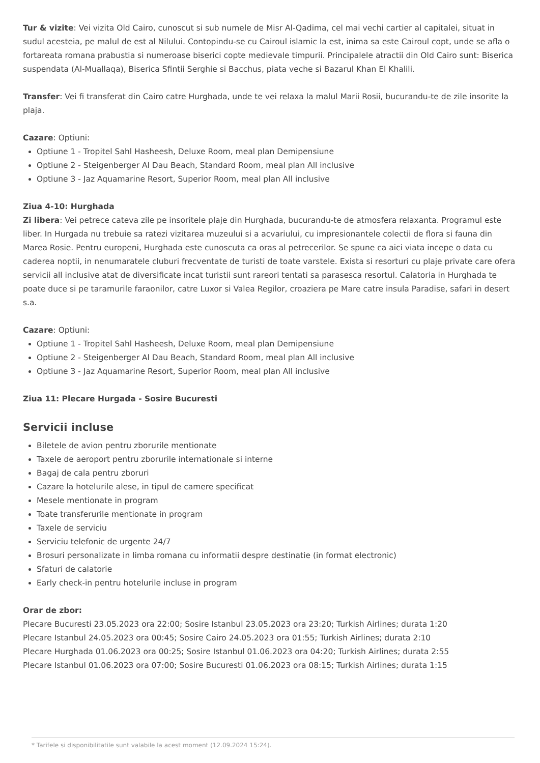Tur & vizite: Vei vizita Old Cairo, cunoscut si sub numele de Misr Al-Qadima, cel mai vechi cartier al capitalei, situat in sudul acesteia, pe malul de est al Nilului. Contopindu-se cu Cairoul islamic la est, inima sa este Cairoul copt, unde se afla o fortareata romana prabustia si numeroase biserici copte medievale timpurii. Principalele atractii din Old Cairo sunt: Biserica suspendata (Al-Muallaqa), Biserica Sfintii Serghie si Bacchus, piata veche si Bazarul Khan El Khalili.
Transfer: Vei fi transferat din Cairo catre Hurghada, unde te vei relaxa la malul Marii Rosii, bucurandu-te de zile insorite la plaja.
Cazare: Optiuni:
Optiune 1 - Tropitel Sahl Hasheesh, Deluxe Room, meal plan Demipensiune
Optiune 2 - Steigenberger Al Dau Beach, Standard Room, meal plan All inclusive
Optiune 3 - Jaz Aquamarine Resort, Superior Room, meal plan All inclusive
Ziua 4-10: Hurghada
Zi libera: Vei petrece cateva zile pe insoritele plaje din Hurghada, bucurandu-te de atmosfera relaxanta. Programul este liber. In Hurgada nu trebuie sa ratezi vizitarea muzeului si a acvariului, cu impresionantele colectii de flora si fauna din Marea Rosie. Pentru europeni, Hurghada este cunoscuta ca oras al petrecerilor. Se spune ca aici viata incepe o data cu caderea noptii, in nenumaratele cluburi frecventate de turisti de toate varstele. Exista si resorturi cu plaje private care ofera servicii all inclusive atat de diversificate incat turistii sunt rareori tentati sa parasesca resortul. Calatoria in Hurghada te poate duce si pe taramurile faraonilor, catre Luxor si Valea Regilor, croaziera pe Mare catre insula Paradise, safari in desert s.a.
Cazare: Optiuni:
Optiune 1 - Tropitel Sahl Hasheesh, Deluxe Room, meal plan Demipensiune
Optiune 2 - Steigenberger Al Dau Beach, Standard Room, meal plan All inclusive
Optiune 3 - Jaz Aquamarine Resort, Superior Room, meal plan All inclusive
Ziua 11: Plecare Hurgada - Sosire Bucuresti
Servicii incluse
Biletele de avion pentru zborurile mentionate
Taxele de aeroport pentru zborurile internationale si interne
Bagaj de cala pentru zboruri
Cazare la hotelurile alese, in tipul de camere specificat
Mesele mentionate in program
Toate transferurile mentionate in program
Taxele de serviciu
Serviciu telefonic de urgente 24/7
Brosuri personalizate in limba romana cu informatii despre destinatie (in format electronic)
Sfaturi de calatorie
Early check-in pentru hotelurile incluse in program
Orar de zbor:
Plecare Bucuresti 23.05.2023 ora 22:00; Sosire Istanbul 23.05.2023 ora 23:20; Turkish Airlines; durata 1:20
Plecare Istanbul 24.05.2023 ora 00:45; Sosire Cairo 24.05.2023 ora 01:55; Turkish Airlines; durata 2:10
Plecare Hurghada 01.06.2023 ora 00:25; Sosire Istanbul 01.06.2023 ora 04:20; Turkish Airlines; durata 2:55
Plecare Istanbul 01.06.2023 ora 07:00; Sosire Bucuresti 01.06.2023 ora 08:15; Turkish Airlines; durata 1:15
* Tarifele si disponibilitatile sunt valabile la acest moment (12.09.2024 15:24).